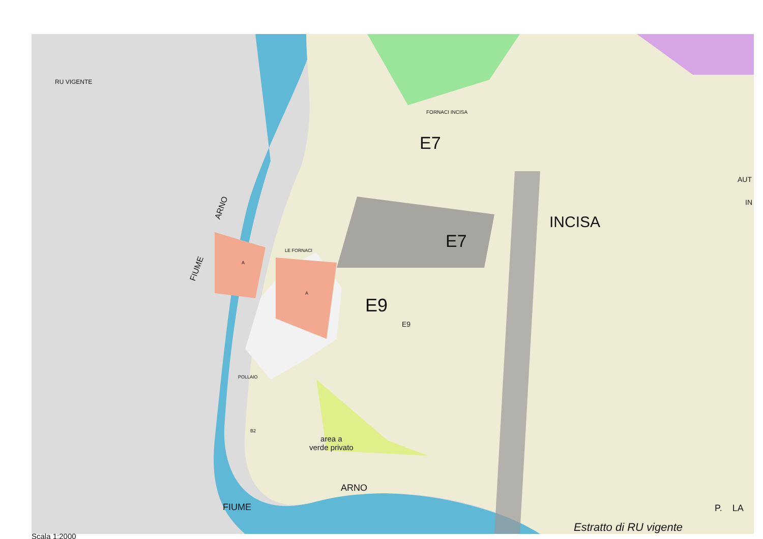RU VIGENTE
E7
FORNACI INCISA
INCISA
E7
AUT
IN
LE FORNACI
A
A
E9
E9
POLLAIO
B2
area a
verde privato
ARNO
FIUME
ARNO
FIUME P. LA
Estratto di RU vigente
Scala 1:2000